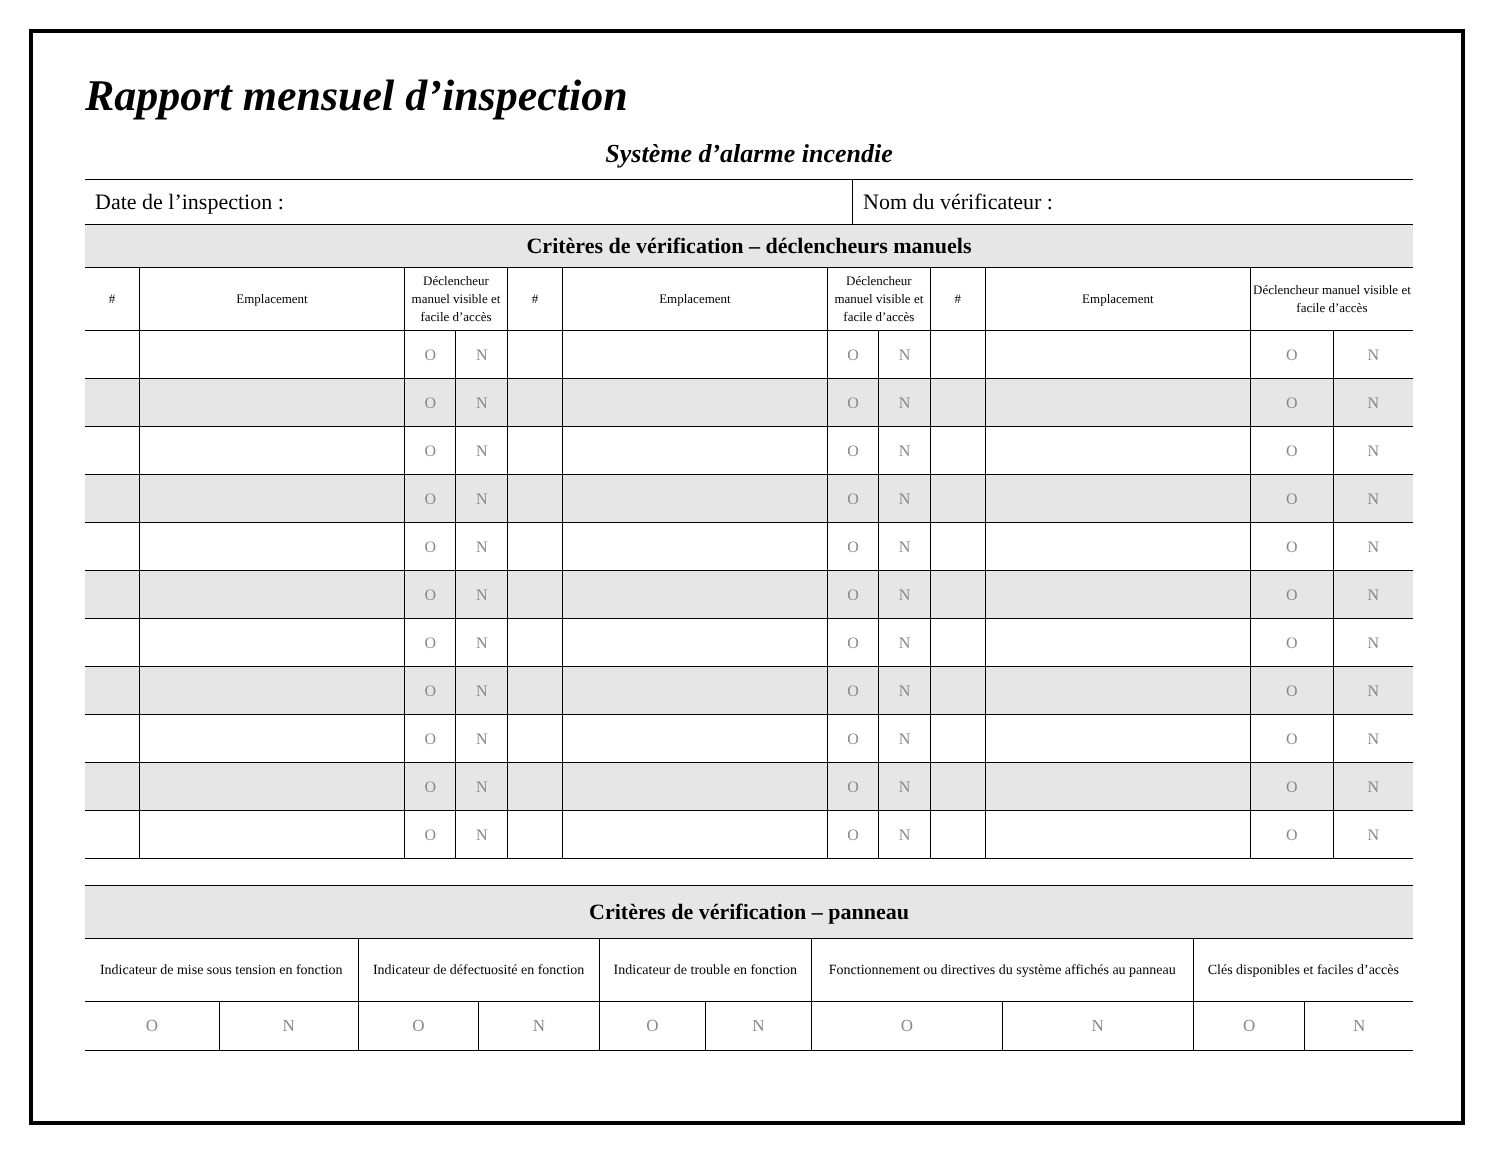Rapport mensuel d’inspection
Système d’alarme incendie
| Date de l’inspection : | Nom du vérificateur : |
| Critères de vérification – déclencheurs manuels | | | | | | | | | | | |
| # | Emplacement | Déclencheur manuel visible et facile d’accès | | # | Emplacement | Déclencheur manuel visible et facile d’accès | | # | Emplacement | Déclencheur manuel visible et facile d’accès | |
| | | O | N | | | O | N | | | O | N |
| | | O | N | | | O | N | | | O | N |
| | | O | N | | | O | N | | | O | N |
| | | O | N | | | O | N | | | O | N |
| | | O | N | | | O | N | | | O | N |
| | | O | N | | | O | N | | | O | N |
| | | O | N | | | O | N | | | O | N |
| | | O | N | | | O | N | | | O | N |
| | | O | N | | | O | N | | | O | N |
| | | O | N | | | O | N | | | O | N |
| | | O | N | | | O | N | | | O | N |
| Critères de vérification – panneau | | | | | | | | | |
| Indicateur de mise sous tension en fonction | | Indicateur de défectuosité en fonction | | Indicateur de trouble en fonction | | Fonctionnement ou directives du système affichés au panneau | | Clés disponibles et faciles d’accès | |
| O | N | O | N | O | N | O | N | O | N |